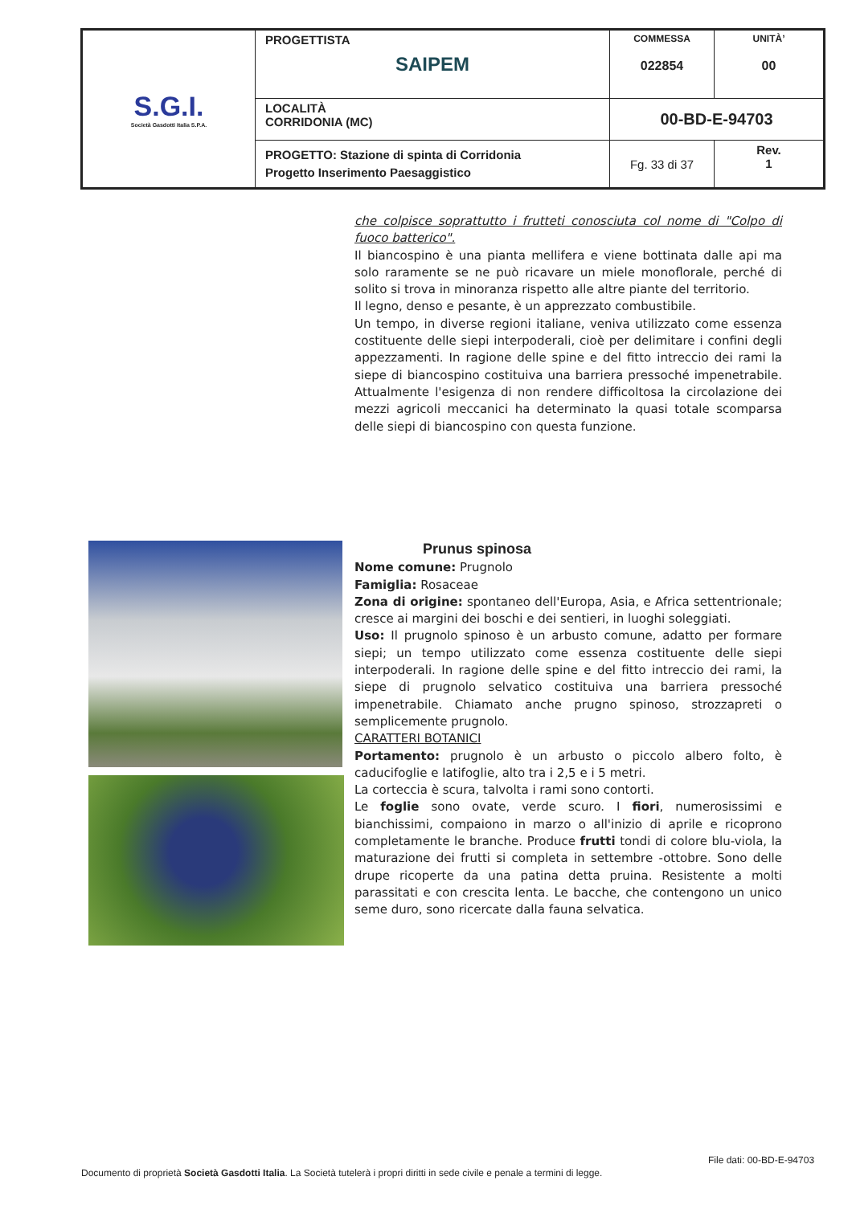| S.G.I. Società Gasdotti Italia S.P.A. | PROGETTISTA SAIPEM | COMMESSA 022854 | UNITÀ’ 00 |
| | LOCALITÀ CORRIDONIA (MC) | 00-BD-E-94703 | |
| | PROGETTO: Stazione di spinta di Corridonia Progetto Inserimento Paesaggistico | Fg. 33 di 37 | Rev. 1 |
che colpisce soprattutto i frutteti conosciuta col nome di "Colpo di fuoco batterico".
Il biancospino è una pianta mellifera e viene bottinata dalle api ma solo raramente se ne può ricavare un miele monoflorale, perché di solito si trova in minoranza rispetto alle altre piante del territorio.
Il legno, denso e pesante, è un apprezzato combustibile.
Un tempo, in diverse regioni italiane, veniva utilizzato come essenza costituente delle siepi interpoderali, cioè per delimitare i confini degli appezzamenti. In ragione delle spine e del fitto intreccio dei rami la siepe di biancospino costituiva una barriera pressoché impenetrabile. Attualmente l'esigenza di non rendere difficoltosa la circolazione dei mezzi agricoli meccanici ha determinato la quasi totale scomparsa delle siepi di biancospino con questa funzione.
Prunus spinosa
Nome comune: Prugnolo
Famiglia: Rosaceae
Zona di origine: spontaneo dell'Europa, Asia, e Africa settentrionale; cresce ai margini dei boschi e dei sentieri, in luoghi soleggiati.
Uso: Il prugnolo spinoso è un arbusto comune, adatto per formare siepi; un tempo utilizzato come essenza costituente delle siepi interpoderali. In ragione delle spine e del fitto intreccio dei rami, la siepe di prugnolo selvatico costituiva una barriera pressoché impenetrabile. Chiamato anche prugno spinoso, strozzapreti o semplicemente prugnolo.
CARATTERI BOTANICI
Portamento: prugnolo è un arbusto o piccolo albero folto, è caducifoglie e latifoglie, alto tra i 2,5 e i 5 metri.
La corteccia è scura, talvolta i rami sono contorti.
Le foglie sono ovate, verde scuro. I fiori, numerosissimi e bianchissimi, compaiono in marzo o all'inizio di aprile e ricoprono completamente le branche. Produce frutti tondi di colore blu-viola, la maturazione dei frutti si completa in settembre -ottobre. Sono delle drupe ricoperte da una patina detta pruina. Resistente a molti parassitati e con crescita lenta. Le bacche, che contengono un unico seme duro, sono ricercate dalla fauna selvatica.
File dati: 00-BD-E-94703
Documento di proprietà Società Gasdotti Italia. La Società tutelerà i propri diritti in sede civile e penale a termini di legge.